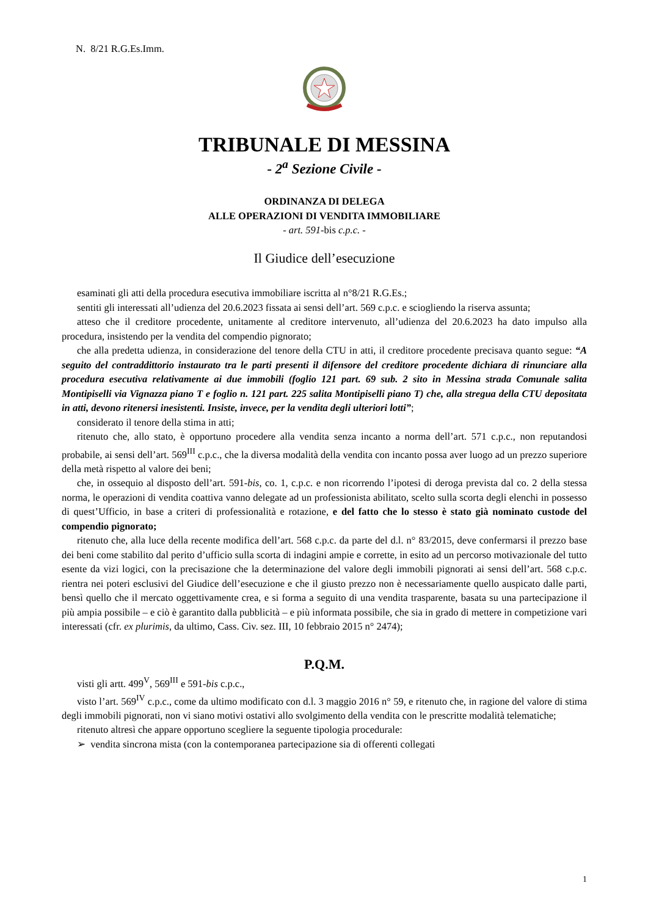N. 8/21 R.G.Es.Imm.
TRIBUNALE DI MESSINA
- 2<sup>a</sup> Sezione Civile -
ORDINANZA DI DELEGA
ALLE OPERAZIONI DI VENDITA IMMOBILIARE
- art. 591-bis c.p.c. -
Il Giudice dell’esecuzione
esaminati gli atti della procedura esecutiva immobiliare iscritta al n°8/21 R.G.Es.;
sentiti gli interessati all’udienza del 20.6.2023 fissata ai sensi dell’art. 569 c.p.c. e sciogliendo la riserva assunta;
atteso che il creditore procedente, unitamente al creditore intervenuto, all’udienza del 20.6.2023 ha dato impulso alla procedura, insistendo per la vendita del compendio pignorato;
che alla predetta udienza, in considerazione del tenore della CTU in atti, il creditore procedente precisava quanto segue: “A seguito del contraddittorio instaurato tra le parti presenti il difensore del creditore procedente dichiara di rinunciare alla procedura esecutiva relativamente ai due immobili (foglio 121 part. 69 sub. 2 sito in Messina strada Comunale salita Montipiselli via Vignazza piano T e foglio n. 121 part. 225 salita Montipiselli piano T) che, alla stregua della CTU depositata in atti, devono ritenersi inesistenti. Insiste, invece, per la vendita degli ulteriori lotti”;
considerato il tenore della stima in atti;
ritenuto che, allo stato, è opportuno procedere alla vendita senza incanto a norma dell’art. 571 c.p.c., non reputandosi probabile, ai sensi dell’art. 569<sup>III</sup> c.p.c., che la diversa modalità della vendita con incanto possa aver luogo ad un prezzo superiore della metà rispetto al valore dei beni;
che, in ossequio al disposto dell’art. 591-bis, co. 1, c.p.c. e non ricorrendo l’ipotesi di deroga prevista dal co. 2 della stessa norma, le operazioni di vendita coattiva vanno delegate ad un professionista abilitato, scelto sulla scorta degli elenchi in possesso di quest’Ufficio, in base a criteri di professionalità e rotazione, e del fatto che lo stesso è stato già nominato custode del compendio pignorato;
ritenuto che, alla luce della recente modifica dell’art. 568 c.p.c. da parte del d.l. n° 83/2015, deve confermarsi il prezzo base dei beni come stabilito dal perito d’ufficio sulla scorta di indagini ampie e corrette, in esito ad un percorso motivazionale del tutto esente da vizi logici, con la precisazione che la determinazione del valore degli immobili pignorati ai sensi dell’art. 568 c.p.c. rientra nei poteri esclusivi del Giudice dell’esecuzione e che il giusto prezzo non è necessariamente quello auspicato dalle parti, bensì quello che il mercato oggettivamente crea, e si forma a seguito di una vendita trasparente, basata su una partecipazione il più ampia possibile – e ciò è garantito dalla pubblicità – e più informata possibile, che sia in grado di mettere in competizione vari interessati (cfr. ex plurimis, da ultimo, Cass. Civ. sez. III, 10 febbraio 2015 n° 2474);
P.Q.M.
visti gli artt. 499<sup>V</sup>, 569<sup>III</sup> e 591-bis c.p.c.,
visto l’art. 569<sup>IV</sup> c.p.c., come da ultimo modificato con d.l. 3 maggio 2016 n° 59, e ritenuto che, in ragione del valore di stima degli immobili pignorati, non vi siano motivi ostativi allo svolgimento della vendita con le prescritte modalità telematiche;
ritenuto altresì che appare opportuno scegliere la seguente tipologia procedurale:
➢ vendita sincrona mista (con la contemporanea partecipazione sia di offerenti collegati
1